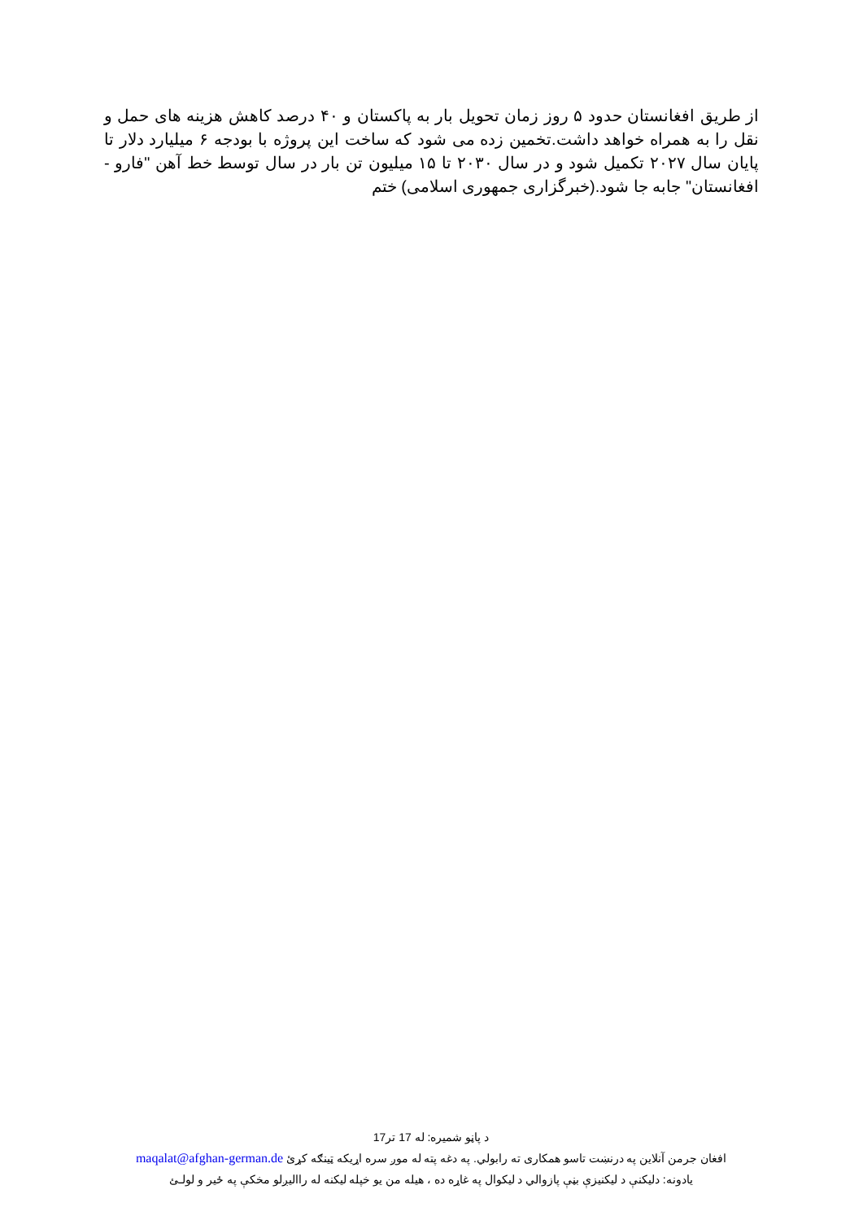از طریق افغانستان حدود ۵ روز زمان تحویل بار به پاکستان و ۴۰ درصد کاهش هزینه های حمل و نقل را به همراه خواهد داشت.تخمین زده می شود که ساخت این پروژه با بودجه ۶ میلیارد دلار تا پایان سال ۲۰۲۷ تکمیل شود و در سال ۲۰۳۰ تا ۱۵ میلیون تن بار در سال توسط خط آهن "فارو - افغانستان" جابه جا شود.(خبرگزاری جمهوری اسلامی) ختم
د پاڼو شمیره: له 17 تر17
افغان جرمن آنلاین په درنښت تاسو همکاری ته رابولي. په دغه پته له موږ سره اړیکه ټینګه کړئ maqalat@afghan-german.de
یادونه: دلیکنې د لیکنیزې بڼې پازوالي د لیکوال په غاړه ده ، هیله من یو خپله لیکنه له راالیږلو مخکې په ځیر و لولـئ